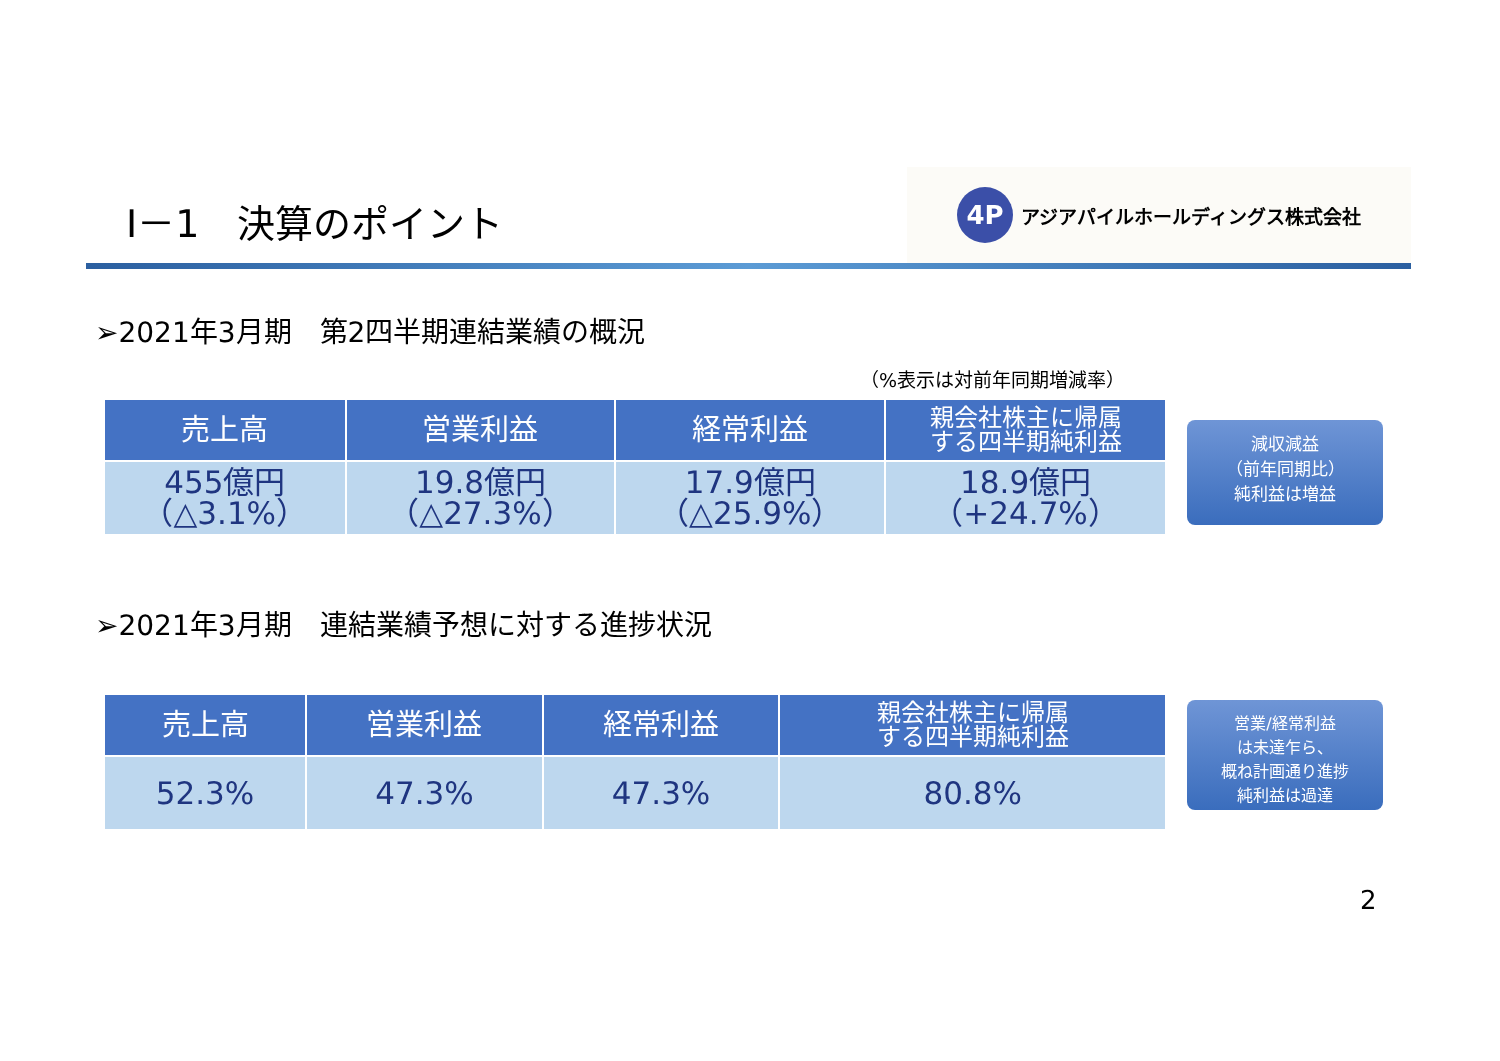Ⅰ－1　決算のポイント
4P
アジアパイルホールディングス株式会社
➢2021年3月期　第2四半期連結業績の概況
（%表示は対前年同期増減率）
| 売上高 | 営業利益 | 経常利益 | 親会社株主に帰属 する四半期純利益 |
| --- | --- | --- | --- |
| 455億円 （△3.1%） | 19.8億円 （△27.3%） | 17.9億円 （△25.9%） | 18.9億円 （+24.7%） |
減収減益
（前年同期比）
純利益は増益
➢2021年3月期　連結業績予想に対する進捗状況
| 売上高 | 営業利益 | 経常利益 | 親会社株主に帰属 する四半期純利益 |
| --- | --- | --- | --- |
| 52.3% | 47.3% | 47.3% | 80.8% |
営業/経常利益
は未達乍ら、
概ね計画通り進捗
純利益は過達
2